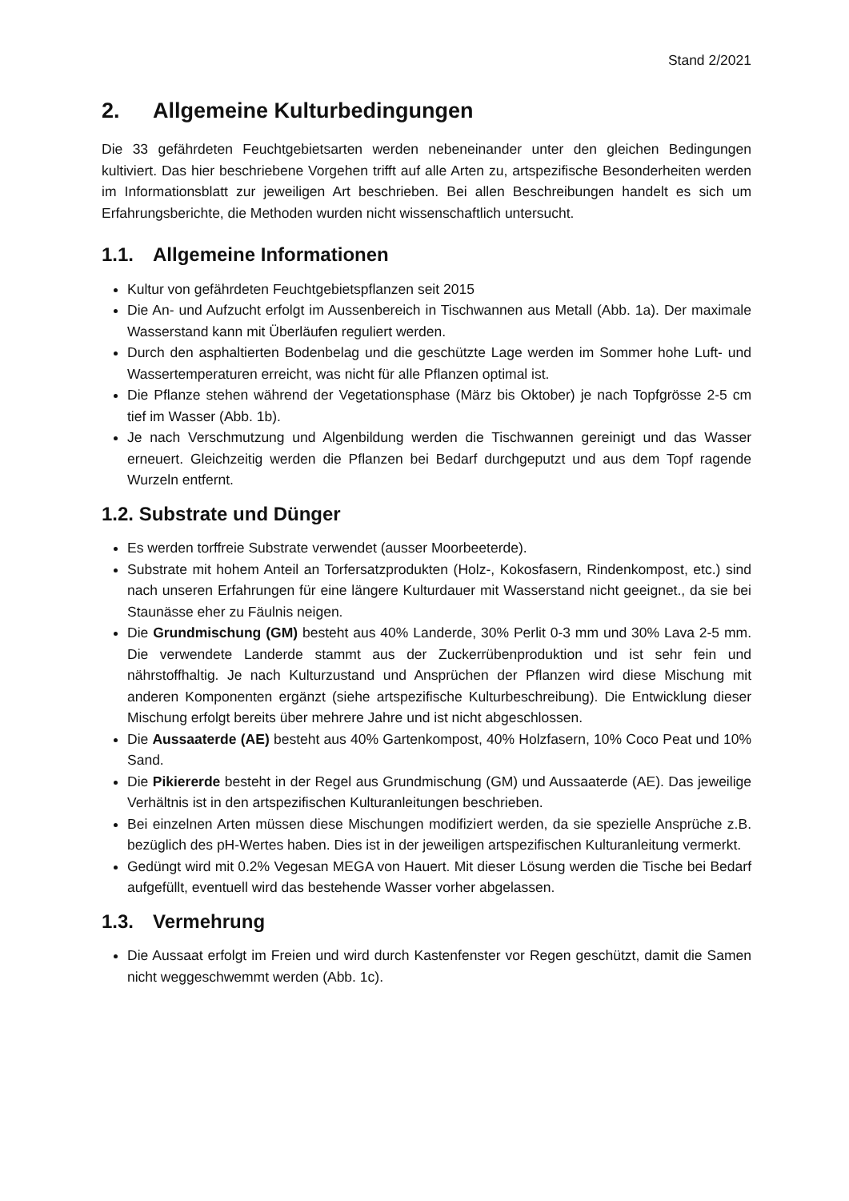Stand 2/2021
2. Allgemeine Kulturbedingungen
Die 33 gefährdeten Feuchtgebietsarten werden nebeneinander unter den gleichen Bedingungen kultiviert. Das hier beschriebene Vorgehen trifft auf alle Arten zu, artspezifische Besonderheiten werden im Informationsblatt zur jeweiligen Art beschrieben. Bei allen Beschreibungen handelt es sich um Erfahrungsberichte, die Methoden wurden nicht wissenschaftlich untersucht.
1.1. Allgemeine Informationen
Kultur von gefährdeten Feuchtgebietspflanzen seit 2015
Die An- und Aufzucht erfolgt im Aussenbereich in Tischwannen aus Metall (Abb. 1a). Der maximale Wasserstand kann mit Überläufen reguliert werden.
Durch den asphaltierten Bodenbelag und die geschützte Lage werden im Sommer hohe Luft- und Wassertemperaturen erreicht, was nicht für alle Pflanzen optimal ist.
Die Pflanze stehen während der Vegetationsphase (März bis Oktober) je nach Topfgrösse 2-5 cm tief im Wasser (Abb. 1b).
Je nach Verschmutzung und Algenbildung werden die Tischwannen gereinigt und das Wasser erneuert. Gleichzeitig werden die Pflanzen bei Bedarf durchgeputzt und aus dem Topf ragende Wurzeln entfernt.
1.2. Substrate und Dünger
Es werden torffreie Substrate verwendet (ausser Moorbeeterde).
Substrate mit hohem Anteil an Torfersatzprodukten (Holz-, Kokosfasern, Rindenkompost, etc.) sind nach unseren Erfahrungen für eine längere Kulturdauer mit Wasserstand nicht geeignet., da sie bei Staunässe eher zu Fäulnis neigen.
Die Grundmischung (GM) besteht aus 40% Landerde, 30% Perlit 0-3 mm und 30% Lava 2-5 mm. Die verwendete Landerde stammt aus der Zuckerrübenproduktion und ist sehr fein und nährstoffhaltig. Je nach Kulturzustand und Ansprüchen der Pflanzen wird diese Mischung mit anderen Komponenten ergänzt (siehe artspezifische Kulturbeschreibung). Die Entwicklung dieser Mischung erfolgt bereits über mehrere Jahre und ist nicht abgeschlossen.
Die Aussaaterde (AE) besteht aus 40% Gartenkompost, 40% Holzfasern, 10% Coco Peat und 10% Sand.
Die Pikiererde besteht in der Regel aus Grundmischung (GM) und Aussaaterde (AE). Das jeweilige Verhältnis ist in den artspezifischen Kulturanleitungen beschrieben.
Bei einzelnen Arten müssen diese Mischungen modifiziert werden, da sie spezielle Ansprüche z.B. bezüglich des pH-Wertes haben. Dies ist in der jeweiligen artspezifischen Kulturanleitung vermerkt.
Gedüngt wird mit 0.2% Vegesan MEGA von Hauert. Mit dieser Lösung werden die Tische bei Bedarf aufgefüllt, eventuell wird das bestehende Wasser vorher abgelassen.
1.3. Vermehrung
Die Aussaat erfolgt im Freien und wird durch Kastenfenster vor Regen geschützt, damit die Samen nicht weggeschwemmt werden (Abb. 1c).